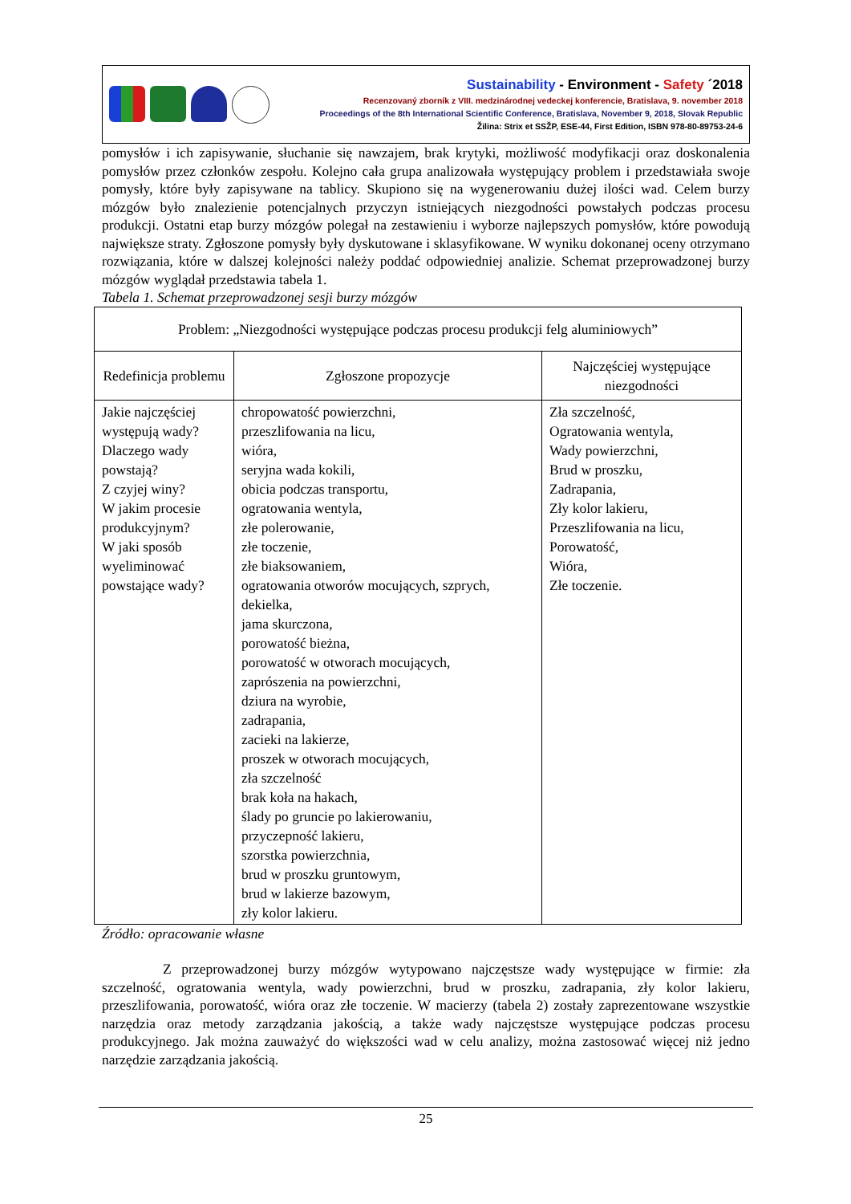Sustainability - Environment - Safety ´2018
Recenzovaný zborník z VIII. medzinárodnej vedeckej konferencie, Bratislava, 9. november 2018
Proceedings of the 8th International Scientific Conference, Bratislava, November 9, 2018, Slovak Republic
Žilina: Strix et SSŽP, ESE-44, First Edition, ISBN 978-80-89753-24-6
pomysłów i ich zapisywanie, słuchanie się nawzajem, brak krytyki, możliwość modyfikacji oraz doskonalenia pomysłów przez członków zespołu. Kolejno cała grupa analizowała występujący problem i przedstawiała swoje pomysły, które były zapisywane na tablicy. Skupiono się na wygenerowaniu dużej ilości wad. Celem burzy mózgów było znalezienie potencjalnych przyczyn istniejących niezgodności powstałych podczas procesu produkcji. Ostatni etap burzy mózgów polegał na zestawieniu i wyborze najlepszych pomysłów, które powodują największe straty. Zgłoszone pomysły były dyskutowane i sklasyfikowane. W wyniku dokonanej oceny otrzymano rozwiązania, które w dalszej kolejności należy poddać odpowiedniej analizie. Schemat przeprowadzonej burzy mózgów wyglądał przedstawia tabela 1.
Tabela 1. Schemat przeprowadzonej sesji burzy mózgów
| Problem: „Niezgodności występujące podczas procesu produkcji felg aluminiowych” | | |
| --- | --- | --- |
| Redefinicja problemu | Zgłoszone propozycje | Najczęściej występujące niezgodności |
| Jakie najczęściej występują wady? Dlaczego wady powstają? Z czyjej winy? W jakim procesie produkcyjnym? W jaki sposób wyeliminować powstające wady? | chropowatość powierzchni, przeszlifowania na licu, wióra, seryjna wada kokili, obicia podczas transportu, ogratowania wentyla, złe polerowanie, złe toczenie, złe biaksowaniem, ogratowania otworów mocujących, szprych, dekielka, jama skurczona, porowatość bieżna, porowatość w otworach mocujących, zaprószenia na powierzchni, dziura na wyrobie, zadrapania, zacieki na lakierze, proszek w otworach mocujących, zła szczelność brak koła na hakach, ślady po gruncie po lakierowaniu, przyczepność lakieru, szorstka powierzchnia, brud w proszku gruntowym, brud w lakierze bazowym, zły kolor lakieru. | Zła szczelność, Ogratowania wentyla, Wady powierzchni, Brud w proszku, Zadrapania, Zły kolor lakieru, Przeszlifowania na licu, Porowatość, Wióra, Złe toczenie. |
Źródło: opracowanie własne
Z przeprowadzonej burzy mózgów wytypowano najczęstsze wady występujące w firmie: zła szczelność, ogratowania wentyla, wady powierzchni, brud w proszku, zadrapania, zły kolor lakieru, przeszlifowania, porowatość, wióra oraz złe toczenie. W macierzy (tabela 2) zostały zaprezentowane wszystkie narzędzia oraz metody zarządzania jakością, a także wady najczęstsze występujące podczas procesu produkcyjnego. Jak można zauważyć do większości wad w celu analizy, można zastosować więcej niż jedno narzędzie zarządzania jakością.
25